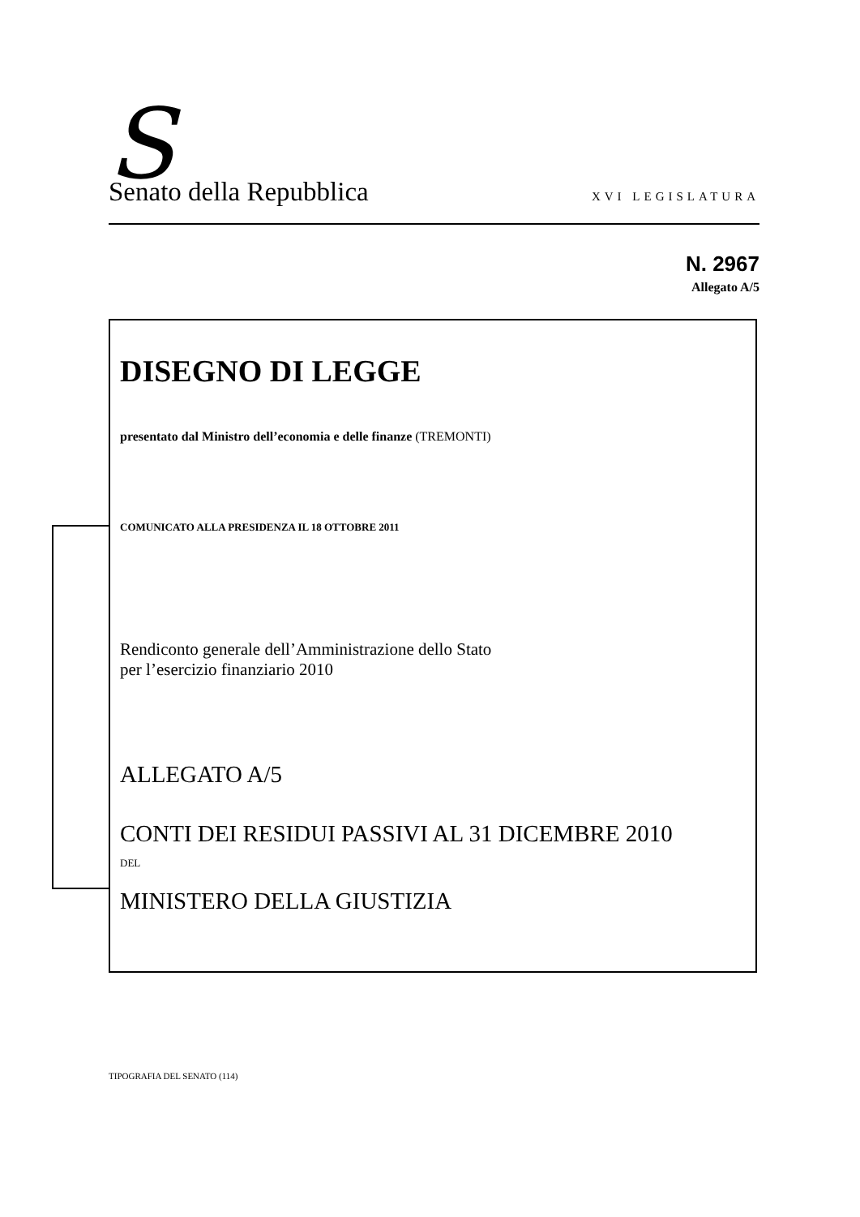S Senato della Repubblica XVI LEGISLATURA
N. 2967
Allegato A/5
DISEGNO DI LEGGE
presentato dal Ministro dell’economia e delle finanze (TREMONTI)
COMUNICATO ALLA PRESIDENZA IL 18 OTTOBRE 2011
Rendiconto generale dell’Amministrazione dello Stato
per l’esercizio finanziario 2010
ALLEGATO A/5
CONTI DEI RESIDUI PASSIVI AL 31 DICEMBRE 2010
DEL
MINISTERO DELLA GIUSTIZIA
TIPOGRAFIA DEL SENATO (114)